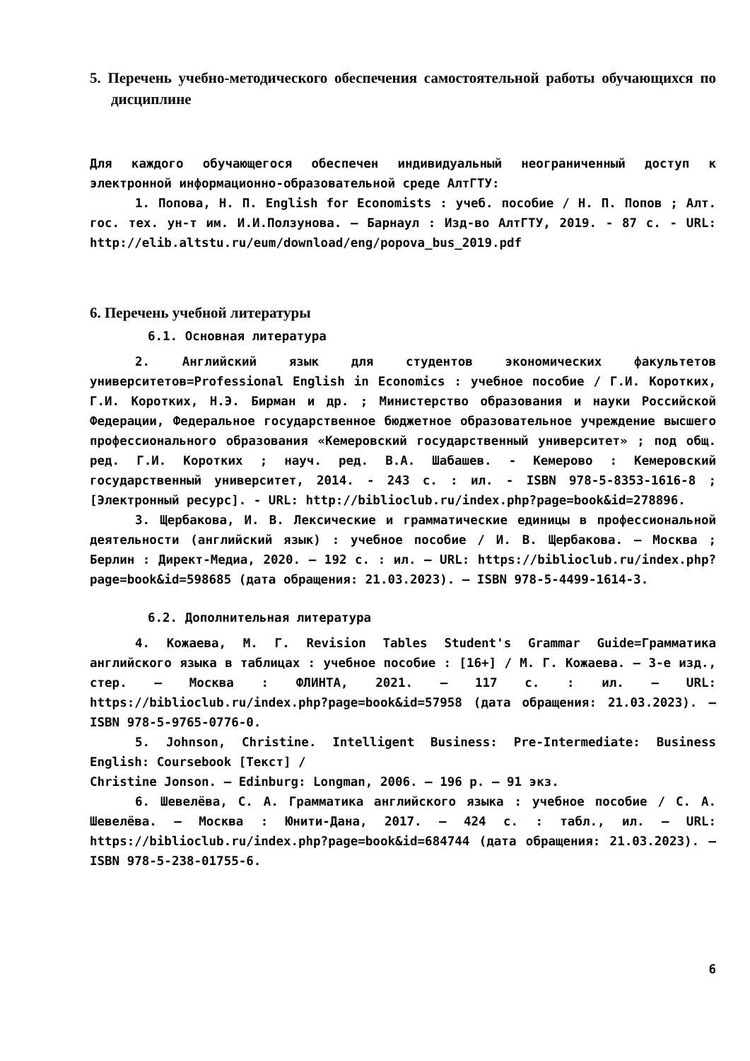5. Перечень учебно-методического обеспечения самостоятельной работы обучающихся по дисциплине
Для каждого обучающегося обеспечен индивидуальный неограниченный доступ к электронной информационно-образовательной среде АлтГТУ:
1. Попова, Н. П. English for Economists : учеб. пособие / Н. П. Попов ; Алт. гос. тех. ун-т им. И.И.Ползунова. – Барнаул : Изд-во АлтГТУ, 2019. - 87 с. - URL: http://elib.altstu.ru/eum/download/eng/popova_bus_2019.pdf
6. Перечень учебной литературы
6.1. Основная литература
2. Английский язык для студентов экономических факультетов университетов=Professional English in Economics : учебное пособие / Г.И. Коротких, Г.И. Коротких, Н.Э. Бирман и др. ; Министерство образования и науки Российской Федерации, Федеральное государственное бюджетное образовательное учреждение высшего профессионального образования «Кемеровский государственный университет» ; под общ. ред. Г.И. Коротких ; науч. ред. В.А. Шабашев. - Кемерово : Кемеровский государственный университет, 2014. - 243 с. : ил. - ISBN 978-5-8353-1616-8 ; [Электронный ресурс]. - URL: http://biblioclub.ru/index.php?page=book&id=278896.
3. Щербакова, И. В. Лексические и грамматические единицы в профессиональной деятельности (английский язык) : учебное пособие / И. В. Щербакова. – Москва ; Берлин : Директ-Медиа, 2020. – 192 с. : ил. – URL: https://biblioclub.ru/index.php?page=book&id=598685 (дата обращения: 21.03.2023). – ISBN 978-5-4499-1614-3.
6.2. Дополнительная литература
4. Кожаева, М. Г. Revision Tables Student's Grammar Guide=Грамматика английского языка в таблицах : учебное пособие : [16+] / М. Г. Кожаева. – 3-е изд., стер. – Москва : ФЛИНТА, 2021. – 117 с. : ил. – URL: https://biblioclub.ru/index.php?page=book&id=57958 (дата обращения: 21.03.2023). – ISBN 978-5-9765-0776-0.
5. Johnson, Christine. Intelligent Business: Pre-Intermediate: Business English: Coursebook [Текст] /
Christine Jonson. – Edinburg: Longman, 2006. – 196 p. – 91 экз.
6. Шевелёва, С. А. Грамматика английского языка : учебное пособие / С. А. Шевелёва. – Москва : Юнити-Дана, 2017. – 424 с. : табл., ил. – URL: https://biblioclub.ru/index.php?page=book&id=684744 (дата обращения: 21.03.2023). – ISBN 978-5-238-01755-6.
6